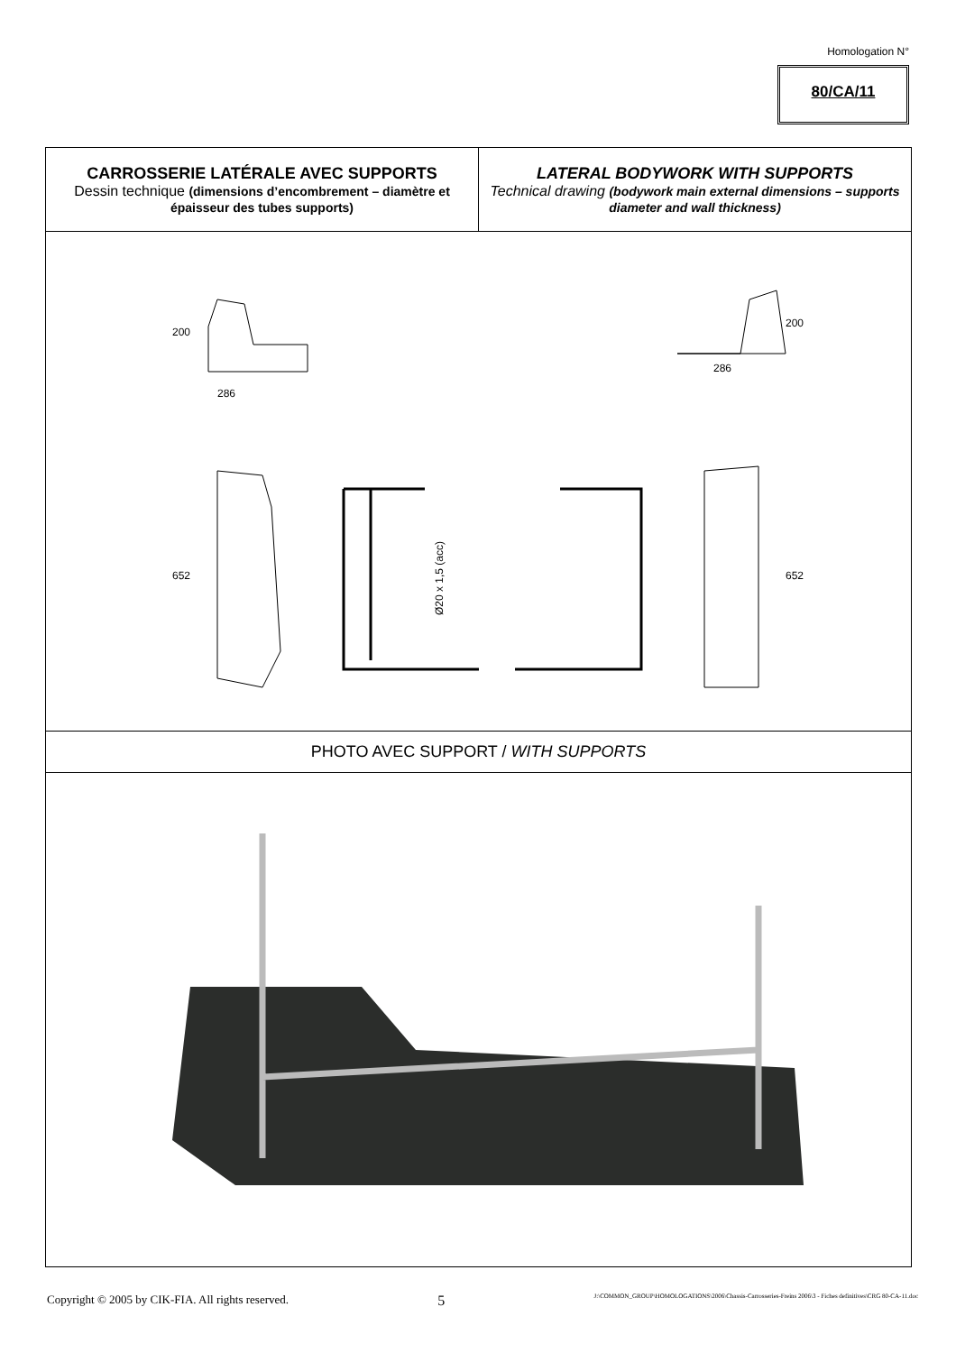Homologation N°
80/CA/11
| CARROSSERIE LATÉRALE AVEC SUPPORTS Dessin technique (dimensions d’encombrement – diamètre et épaisseur des tubes supports) | LATERAL BODYWORK WITH SUPPORTS Technical drawing (bodywork main external dimensions – supports diameter and wall thickness) |
| 286 200 286 200 652 Ø20 x 1,5 (acc) 652 | |
| PHOTO AVEC SUPPORT / WITH SUPPORTS | |
Copyright © 2005 by CIK-FIA. All rights reserved. 5 J:\COMMON_GROUP\HOMOLOGATIONS\2006\Chassis-Carrosseries-Freins 2006\3 - Fiches definitives\CRG 80-CA-11.doc